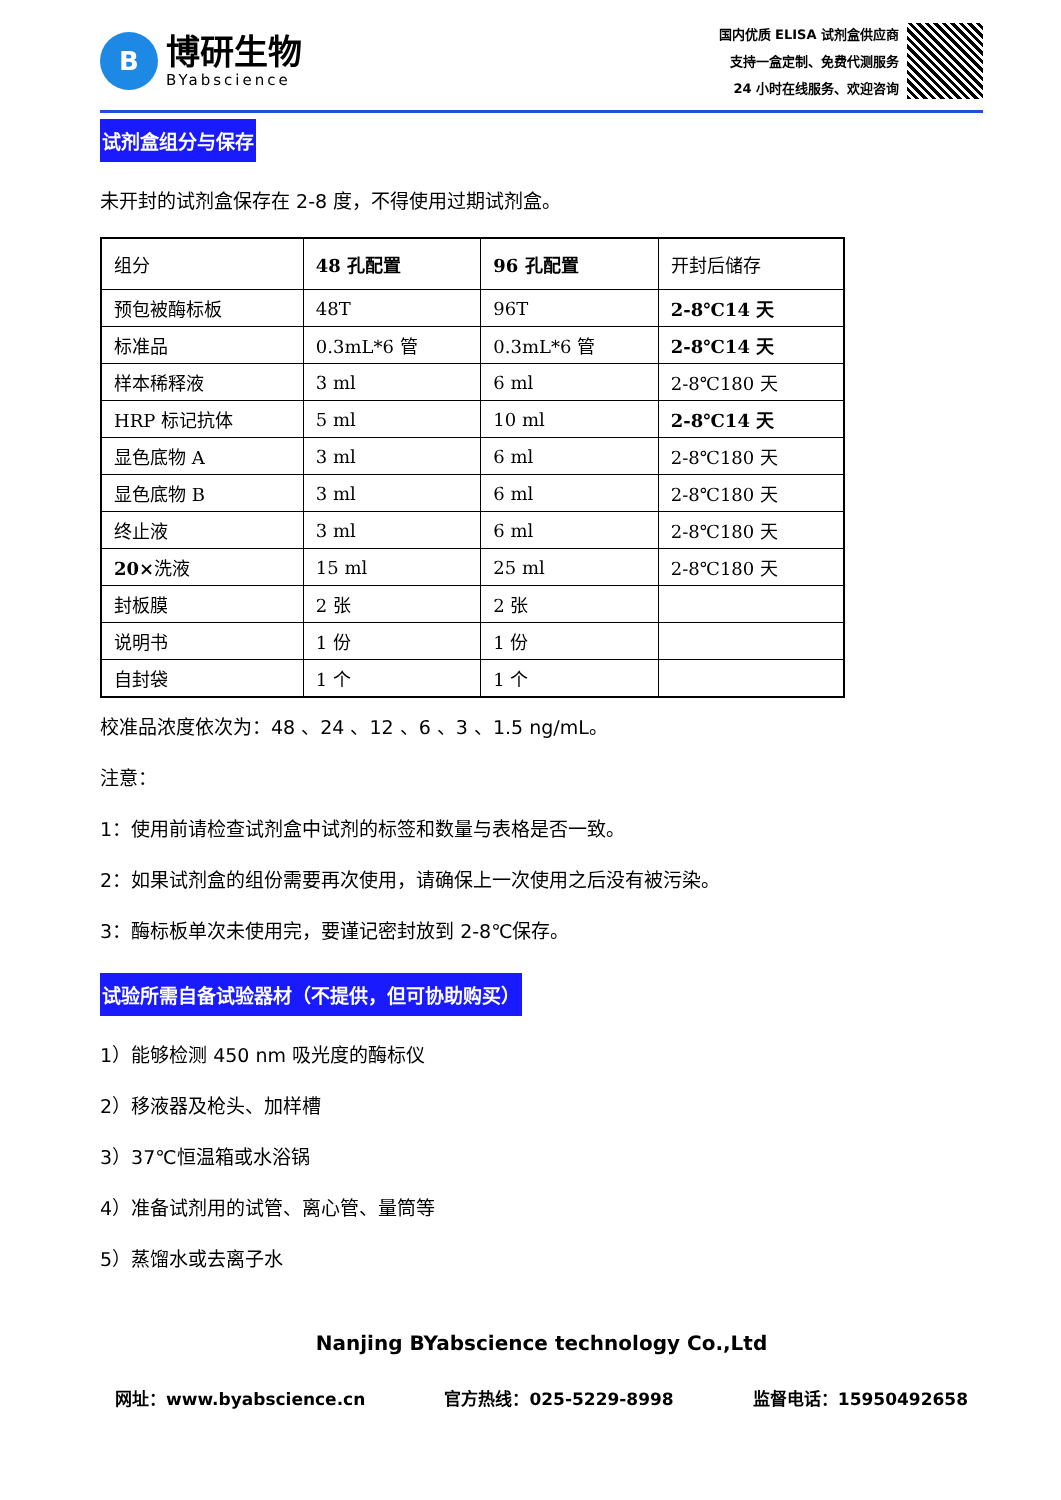B
博研生物
BYabscience
国内优质 ELISA 试剂盒供应商
支持一盒定制、免费代测服务
24 小时在线服务、欢迎咨询
试剂盒组分与保存
未开封的试剂盒保存在 2-8 度，不得使用过期试剂盒。
| 组分 | 48 孔配置 | 96 孔配置 | 开封后储存 |
| 预包被酶标板 | 48T | 96T | 2-8℃14 天 |
| 标准品 | 0.3mL*6 管 | 0.3mL*6 管 | 2-8℃14 天 |
| 样本稀释液 | 3 ml | 6 ml | 2-8℃180 天 |
| HRP 标记抗体 | 5 ml | 10 ml | 2-8℃14 天 |
| 显色底物 A | 3 ml | 6 ml | 2-8℃180 天 |
| 显色底物 B | 3 ml | 6 ml | 2-8℃180 天 |
| 终止液 | 3 ml | 6 ml | 2-8℃180 天 |
| 20× 洗液 | 15 ml | 25 ml | 2-8℃180 天 |
| 封板膜 | 2 张 | 2 张 | |
| 说明书 | 1 份 | 1 份 | |
| 自封袋 | 1 个 | 1 个 | |
校准品浓度依次为：48 、24 、12 、6 、3 、1.5 ng/mL。
注意：
1：使用前请检查试剂盒中试剂的标签和数量与表格是否一致。
2：如果试剂盒的组份需要再次使用，请确保上一次使用之后没有被污染。
3：酶标板单次未使用完，要谨记密封放到 2-8℃保存。
试验所需自备试验器材（不提供，但可协助购买）
1）能够检测 450 nm 吸光度的酶标仪
2）移液器及枪头、加样槽
3）37℃恒温箱或水浴锅
4）准备试剂用的试管、离心管、量筒等
5）蒸馏水或去离子水
Nanjing BYabscience technology Co.,Ltd
网址：www.byabscience.cn 官方热线：025-5229-8998 监督电话：15950492658